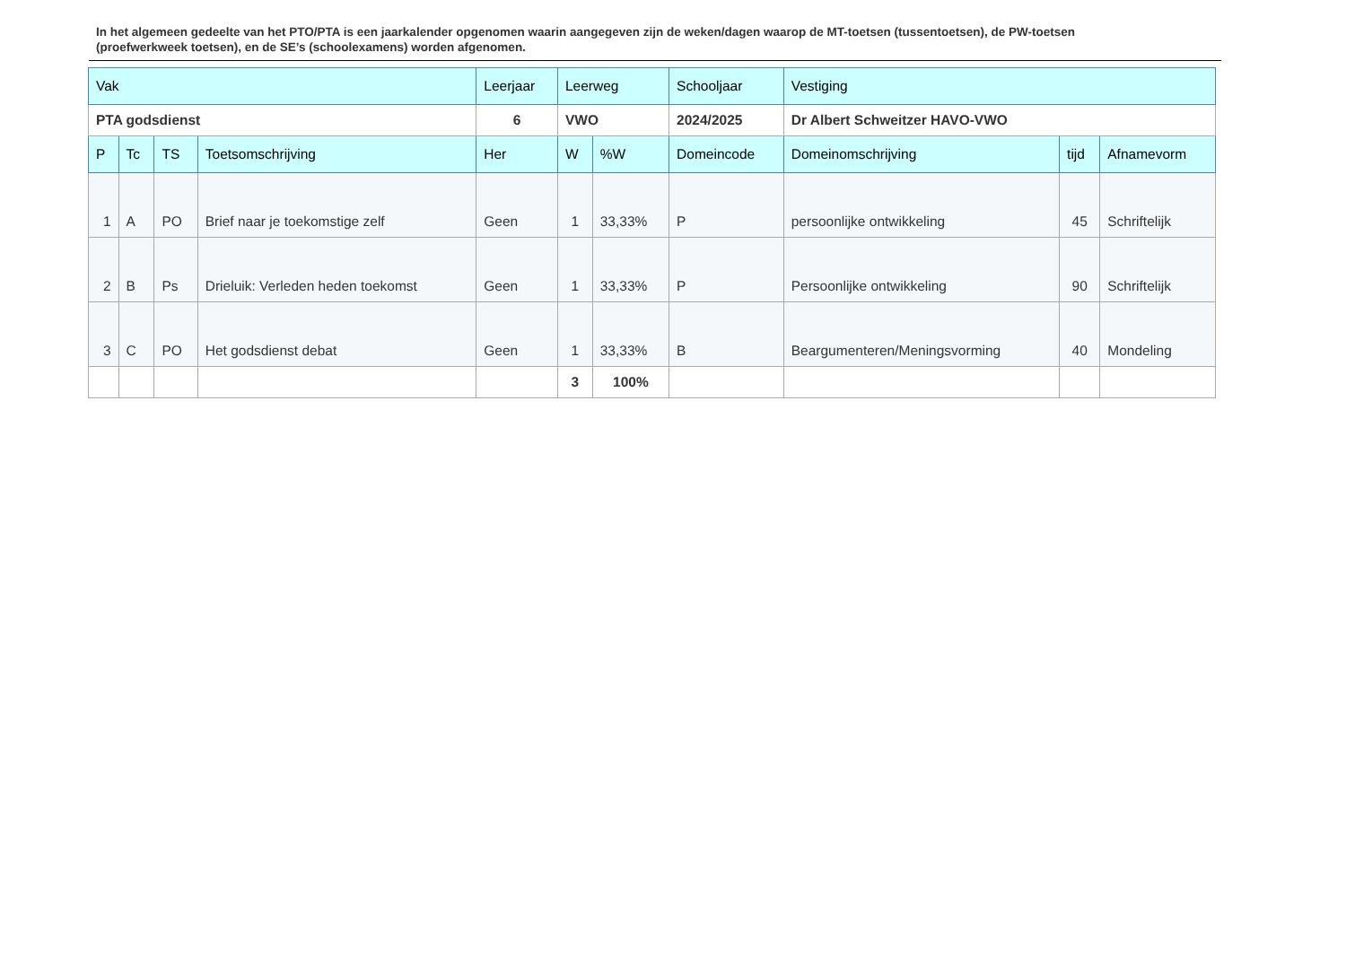In het algemeen gedeelte van het PTO/PTA is een jaarkalender opgenomen waarin aangegeven zijn de weken/dagen waarop de MT-toetsen (tussentoetsen), de PW-toetsen (proefwerkweek toetsen), en de SE’s (schoolexamens) worden afgenomen.
| Vak | | | | Leerjaar | Leerweg | | Schooljaar | Vestiging | | |
| PTA godsdienst | | | | 6 | VWO | | 2024/2025 | Dr Albert Schweitzer HAVO-VWO | | |
| P | Tc | TS | Toetsomschrijving | Her | W | %W | Domeincode | Domeinomschrijving | tijd | Afnamevorm |
| 1 | A | PO | Brief naar je toekomstige zelf | Geen | 1 | 33,33% | P | persoonlijke ontwikkeling | 45 | Schriftelijk |
| 2 | B | Ps | Drieluik: Verleden heden toekomst | Geen | 1 | 33,33% | P | Persoonlijke ontwikkeling | 90 | Schriftelijk |
| 3 | C | PO | Het godsdienst debat | Geen | 1 | 33,33% | B | Beargumenteren/Meningsvorming | 40 | Mondeling |
| | | | | | 3 | 100% | | | | |